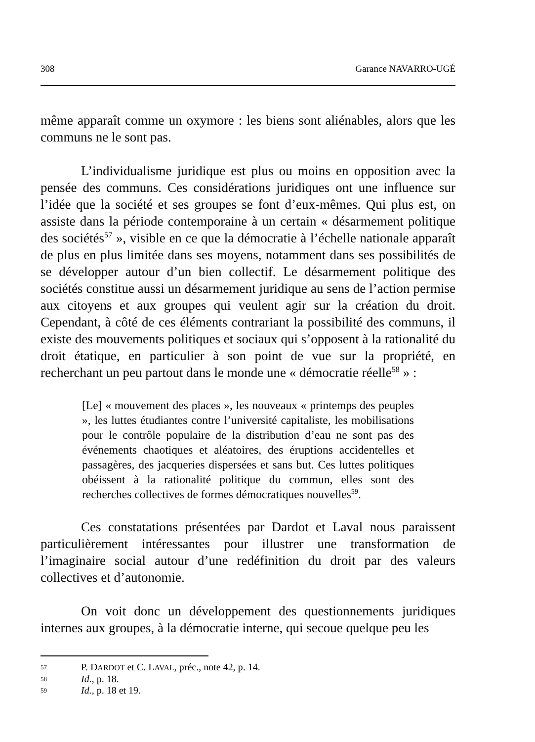308 Garance NAVARRO-UGÉ
même apparaît comme un oxymore : les biens sont aliénables, alors que les communs ne le sont pas.
L’individualisme juridique est plus ou moins en opposition avec la pensée des communs. Ces considérations juridiques ont une influence sur l’idée que la société et ses groupes se font d’eux-mêmes. Qui plus est, on assiste dans la période contemporaine à un certain « désarmement politique des sociétés<sup>57</sup> », visible en ce que la démocratie à l’échelle nationale apparaît de plus en plus limitée dans ses moyens, notamment dans ses possibilités de se développer autour d’un bien collectif. Le désarmement politique des sociétés constitue aussi un désarmement juridique au sens de l’action permise aux citoyens et aux groupes qui veulent agir sur la création du droit. Cependant, à côté de ces éléments contrariant la possibilité des communs, il existe des mouvements politiques et sociaux qui s’opposent à la rationalité du droit étatique, en particulier à son point de vue sur la propriété, en recherchant un peu partout dans le monde une « démocratie réelle<sup>58</sup> » :
[Le] « mouvement des places », les nouveaux « printemps des peuples », les luttes étudiantes contre l’université capitaliste, les mobilisations pour le contrôle populaire de la distribution d’eau ne sont pas des événements chaotiques et aléatoires, des éruptions accidentelles et passagères, des jacqueries dispersées et sans but. Ces luttes politiques obéissent à la rationalité politique du commun, elles sont des recherches collectives de formes démocratiques nouvelles<sup>59</sup>.
Ces constatations présentées par Dardot et Laval nous paraissent particulièrement intéressantes pour illustrer une transformation de l’imaginaire social autour d’une redéfinition du droit par des valeurs collectives et d’autonomie.
On voit donc un développement des questionnements juridiques internes aux groupes, à la démocratie interne, qui secoue quelque peu les
57 P. DARDOT et C. LAVAL, préc., note 42, p. 14.
58 Id., p. 18.
59 Id., p. 18 et 19.